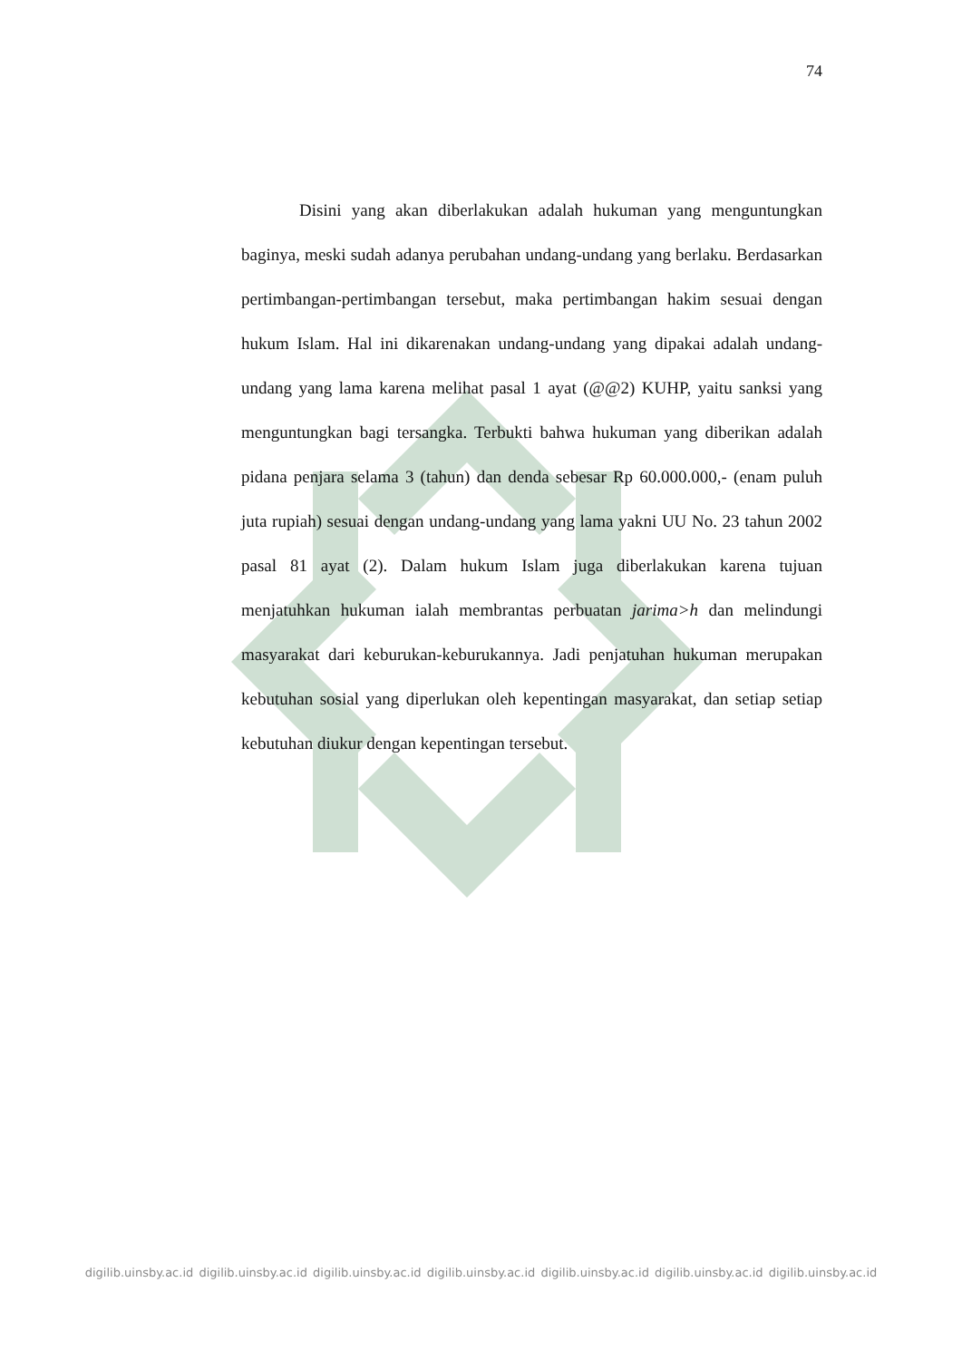74
Disini yang akan diberlakukan adalah hukuman yang menguntungkan baginya, meski sudah adanya perubahan undang-undang yang berlaku. Berdasarkan pertimbangan-pertimbangan tersebut, maka pertimbangan hakim sesuai dengan hukum Islam. Hal ini dikarenakan undang-undang yang dipakai adalah undang-undang yang lama karena melihat pasal 1 ayat (@@2) KUHP, yaitu sanksi yang menguntungkan bagi tersangka. Terbukti bahwa hukuman yang diberikan adalah pidana penjara selama 3 (tahun) dan denda sebesar Rp 60.000.000,- (enam puluh juta rupiah) sesuai dengan undang-undang yang lama yakni UU No. 23 tahun 2002 pasal 81 ayat (2). Dalam hukum Islam juga diberlakukan karena tujuan menjatuhkan hukuman ialah membrantas perbuatan jarima>h dan melindungi masyarakat dari keburukan-keburukannya. Jadi penjatuhan hukuman merupakan kebutuhan sosial yang diperlukan oleh kepentingan masyarakat, dan setiap setiap kebutuhan diukur dengan kepentingan tersebut.
digilib.uinsby.ac.id digilib.uinsby.ac.id digilib.uinsby.ac.id digilib.uinsby.ac.id digilib.uinsby.ac.id digilib.uinsby.ac.id digilib.uinsby.ac.id